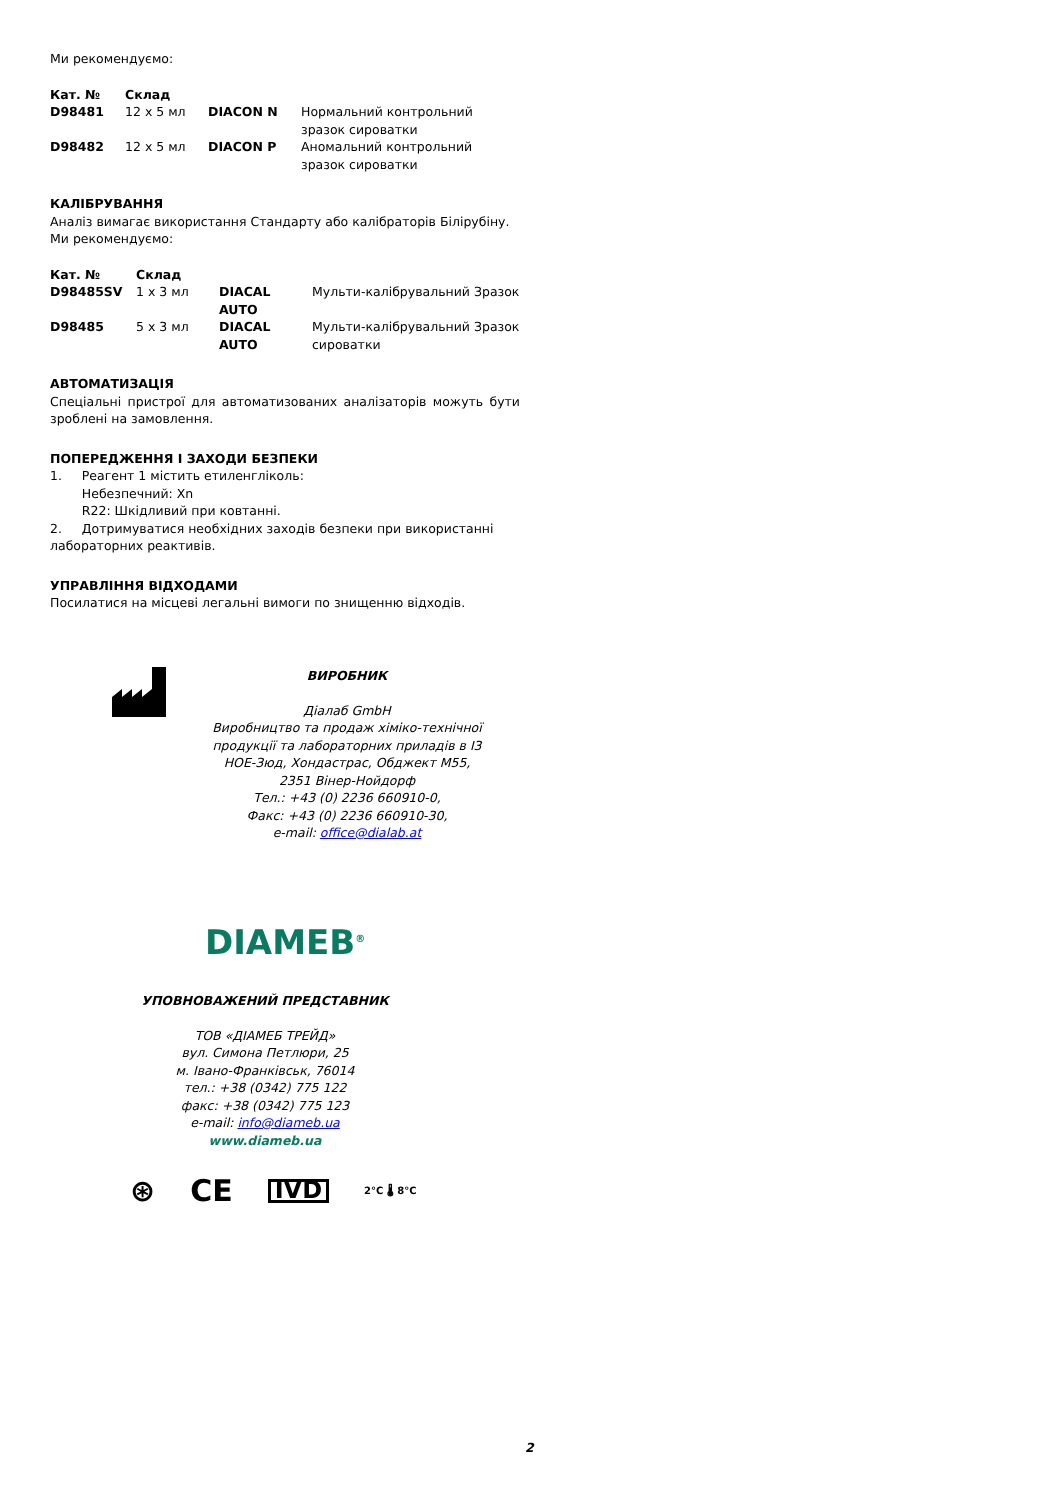Ми рекомендуємо:
| Кат. № | Склад | | |
| --- | --- | --- | --- |
| D98481 | 12 x 5 мл | DIACON N | Нормальний контрольний зразок сироватки |
| D98482 | 12 x 5 мл | DIACON P | Аномальний контрольний зразок сироватки |
КАЛІБРУВАННЯ
Аналіз вимагає використання Стандарту або калібраторів Білірубіну.
Ми рекомендуємо:
| Кат. № | Склад | | |
| --- | --- | --- | --- |
| D98485SV | 1 x 3 мл | DIACAL AUTO | Мульти-калібрувальний Зразок |
| D98485 | 5 x 3 мл | DIACAL AUTO | Мульти-калібрувальний Зразок сироватки |
АВТОМАТИЗАЦІЯ
Спеціальні пристрої для автоматизованих аналізаторів можуть бути зроблені на замовлення.
ПОПЕРЕДЖЕННЯ І ЗАХОДИ БЕЗПЕКИ
1. Реагент 1 містить етиленгліколь:
Небезпечний: Xn
R22: Шкідливий при ковтанні.
2. Дотримуватися необхідних заходів безпеки при використанні лабораторних реактивів.
УПРАВЛІННЯ ВІДХОДАМИ
Посилатися на місцеві легальні вимоги по знищенню відходів.
ВИРОБНИК
Діалаб GmbH
Виробництво та продаж хіміко-технічної продукції та лабораторних приладів в I3 НОЕ-Зюд, Хондастрас, Обджект M55, 2351 Вінер-Нойдорф
Тел.: +43 (0) 2236 660910-0,
Факс: +43 (0) 2236 660910-30,
e-mail: office@dialab.at
DIAMEB<sup>®</sup>
УПОВНОВАЖЕНИЙ ПРЕДСТАВНИК
ТОВ «ДІАМЕБ ТРЕЙД»
вул. Симона Петлюри, 25
м. Івано-Франківськ, 76014
тел.: +38 (0342) 775 122
факс: +38 (0342) 775 123
e-mail: info@diameb.ua
www.diameb.ua
⊛ CE IVD 2°C 🌡 8°C
2